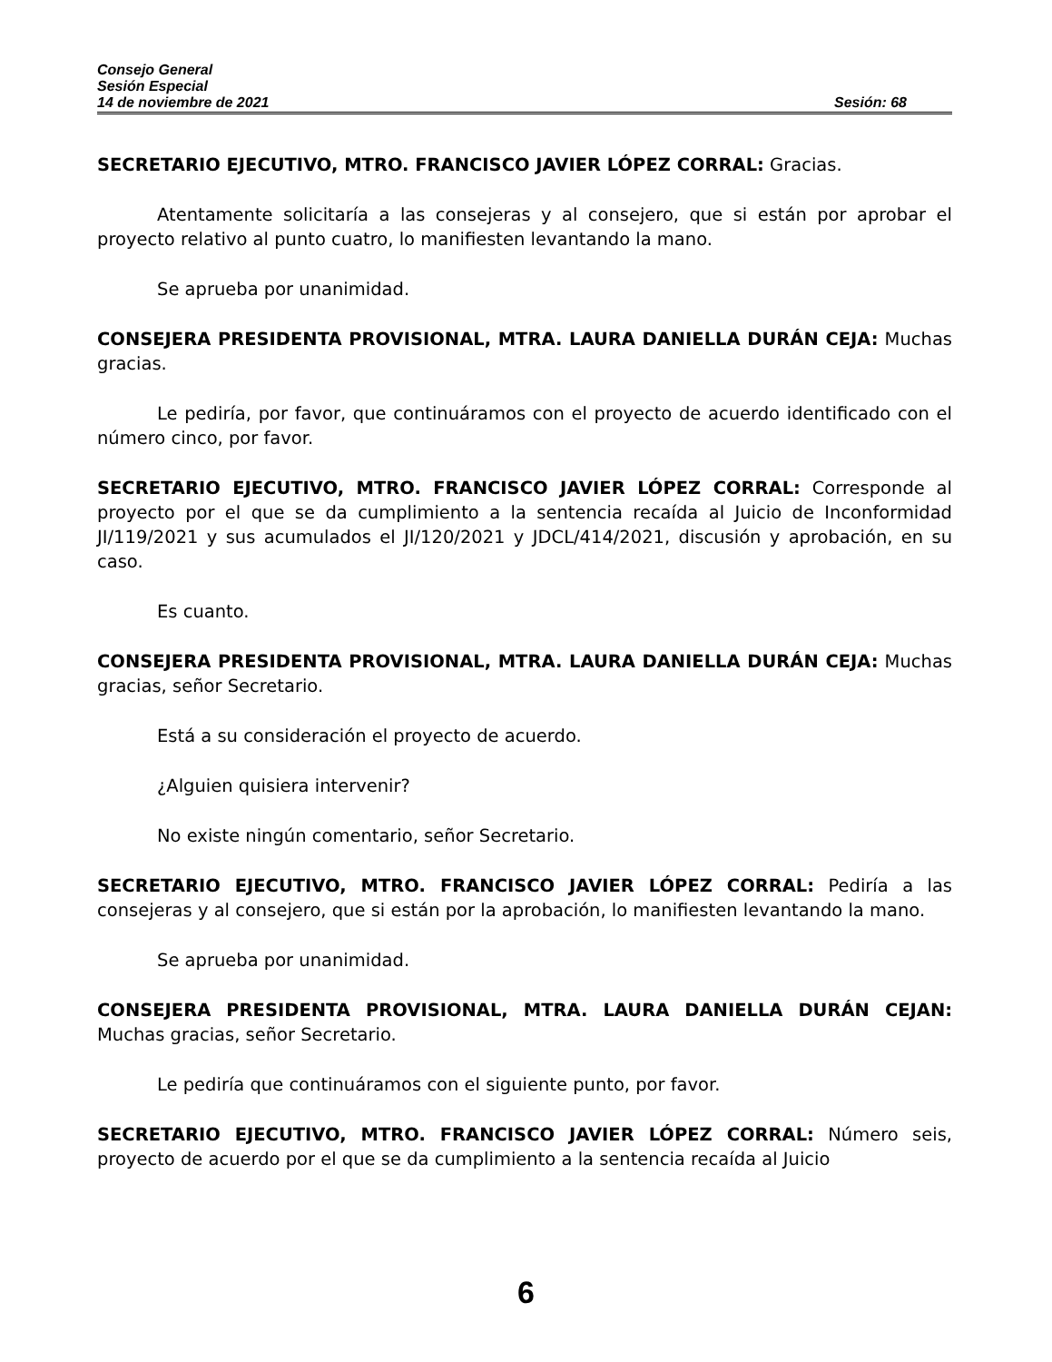Consejo General
Sesión Especial
14 de noviembre de 2021 Sesión: 68
SECRETARIO EJECUTIVO, MTRO. FRANCISCO JAVIER LÓPEZ CORRAL: Gracias.
Atentamente solicitaría a las consejeras y al consejero, que si están por aprobar el proyecto relativo al punto cuatro, lo manifiesten levantando la mano.
Se aprueba por unanimidad.
CONSEJERA PRESIDENTA PROVISIONAL, MTRA. LAURA DANIELLA DURÁN CEJA: Muchas gracias.
Le pediría, por favor, que continuáramos con el proyecto de acuerdo identificado con el número cinco, por favor.
SECRETARIO EJECUTIVO, MTRO. FRANCISCO JAVIER LÓPEZ CORRAL: Corresponde al proyecto por el que se da cumplimiento a la sentencia recaída al Juicio de Inconformidad JI/119/2021 y sus acumulados el JI/120/2021 y JDCL/414/2021, discusión y aprobación, en su caso.
Es cuanto.
CONSEJERA PRESIDENTA PROVISIONAL, MTRA. LAURA DANIELLA DURÁN CEJA: Muchas gracias, señor Secretario.
Está a su consideración el proyecto de acuerdo.
¿Alguien quisiera intervenir?
No existe ningún comentario, señor Secretario.
SECRETARIO EJECUTIVO, MTRO. FRANCISCO JAVIER LÓPEZ CORRAL: Pediría a las consejeras y al consejero, que si están por la aprobación, lo manifiesten levantando la mano.
Se aprueba por unanimidad.
CONSEJERA PRESIDENTA PROVISIONAL, MTRA. LAURA DANIELLA DURÁN CEJAN: Muchas gracias, señor Secretario.
Le pediría que continuáramos con el siguiente punto, por favor.
SECRETARIO EJECUTIVO, MTRO. FRANCISCO JAVIER LÓPEZ CORRAL: Número seis, proyecto de acuerdo por el que se da cumplimiento a la sentencia recaída al Juicio
6